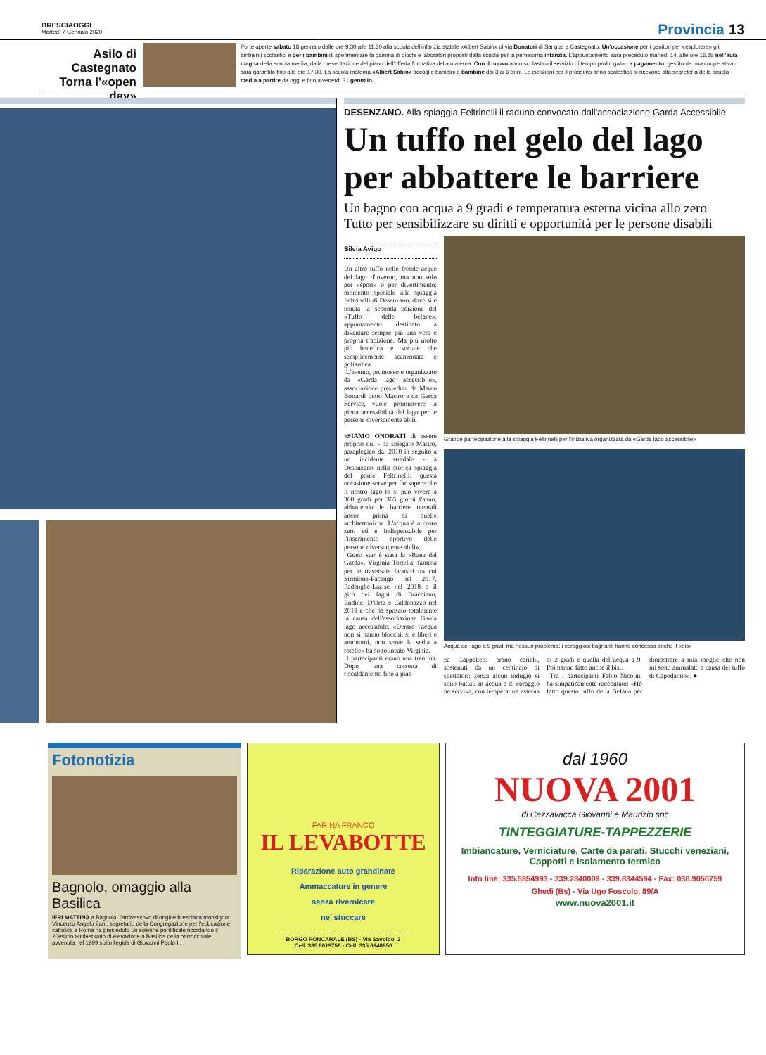BRESCIAOGGI
Martedì 7 Gennaio 2020
Provincia 13
Asilo di Castegnato Torna l'«open day»
Porte aperte sabato 18 gennaio dalle ore 9.30 alle 11.30 alla scuola dell'infanzia statale «Albert Sabin» di via Donatori di Sangue a Castegnato. Un'occasione per i genitori per «esplorare» gli ambienti scolastici e per i bambini di sperimentare la gamma di giochi e laboratori proposti dalla scuola per la primissima infanzia. L'appuntamento sarà preceduto martedì 14, alle ore 16.15 nell'aula magna della scuola media, dalla presentazione del piano dell'offerta formativa della materna. Con il nuovo anno scolastico il servizio di tempo prolungato - a pagamento, gestito da una cooperativa - sarà garantito fino alle ore 17.30. La scuola materna «Albert Sabin» accoglie bambini e bambine dai 3 ai 6 anni. Le iscrizioni per il prossimo anno scolastico si ricevono alla segreteria della scuola media a partire da oggi e fino a venerdì 31 gennaio.
DESENZANO. Alla spiaggia Feltrinelli il raduno convocato dall'associazione Garda Accessibile
Un tuffo nel gelo del lago per abbattere le barriere
Un bagno con acqua a 9 gradi e temperatura esterna vicina allo zero
Tutto per sensibilizzare su diritti e opportunità per le persone disabili
Silvia Avigo
Un altro tuffo nelle fredde acque del lago d'inverno, ma non solo per «sport» o per divertimento: momento speciale alla spiaggia Feltrinelli di Desenzano, dove si è tenuta la seconda edizione del «Tuffo delle befane», appuntamento destinato a diventare sempre più una vera e propria tradizione. Ma più molto più benefica e sociale che semplicemente scanzonata e goliardica.
L'evento, promosso e organizzato da «Garda lago accessibile», associazione presieduta da Marco Bottardi detto Mastro e da Garda Service, vuole promuovere la piena accessibilità del lago per le persone diversamente abili.
«SIAMO ONORATI di essere proprio qui - ha spiegato Mastro, paraplegico dal 2010 in seguito a un incidente stradale - a Desenzano nella storica spiaggia del ponte Feltrinelli: questa occasione serve per far sapere che il nostro lago lo si può vivere a 360 gradi per 365 giorni l'anno, abbattendo le barriere mentali ancor prima di quelle architettoniche. L'acqua è a costo zero ed è indispensabile per l'inserimento sportivo delle persone diversamente abili».
Guest star è stata la «Rana del Garda», Virginia Tortella, famosa per le traversate lacustri tra cui Sirmione-Pacengo nel 2017, Padenghe-Lazise nel 2018 e il giro dei laghi di Bracciano, Endine, D'Orta e Caldonazzo nel 2019 e che ha sposato totalmente la causa dell'associazione Garda lago accessibile. «Dentro l'acqua non si hanno blocchi, si è liberi e autonomi, non serve la sedia a rotelle» ha sottolineato Virginia.
I partecipanti erano una trentina. Dopo una corsetta di riscaldamento fino a piaz-
Grande partecipazione alla spiaggia Feltrinelli per l'iniziativa organizzata da «Garda lago accessibile»
Acqua del lago a 9 gradi ma nessun problema: i coraggiosi bagnanti hanno concesso anche il «bis»
za Cappelletti erano carichi, sostenuti da un centinaio di spettatori: senza alcun indugio si sono buttati in acqua e di coraggio ne serviva, con temperatura esterna di 2 gradi e quella dell'acqua a 9. Poi hanno fatto anche il bis..
Tra i partecipanti Fabio Nicolini ha simpaticamente raccontato: «Ho fatto questo tuffo della Befana per dimostrare a mia moglie che non mi sono ammalato a causa del tuffo di Capodanno». ●
Fotonotizia
Bagnolo, omaggio alla Basilica
IERI MATTINA a Bagnolo, l'arcivescovo di origine bresciana monsignor Vincenzo Angelo Zani, segretario della Congregazione per l'educazione cattolica a Roma ha presieduto un solenne pontificale ricordando il 20esimo anniversario di elevazione a Basilica della parrocchiale, avvenuta nel 1999 sotto l'egida di Giovanni Paolo II.
FARINA FRANCO
IL LEVABOTTE
Riparazione auto grandinate
Ammaccature in genere
senza rivernicare
ne' stuccare
BORGO PONCARALE (BS) - Via Savoldo, 3
Cell. 335 8019756 - Cell. 335 6948950
dal 1960
NUOVA 2001
di Cazzavacca Giovanni e Maurizio snc
TINTEGGIATURE-TAPPEZZERIE
Imbiancature, Verniciature, Carte da parati, Stucchi veneziani, Cappotti e Isolamento termico
Info line: 335.5854993 - 339.2340009 - 339.8344594 - Fax: 030.9050759
Ghedi (Bs) - Via Ugo Foscolo, 89/A
www.nuova2001.it